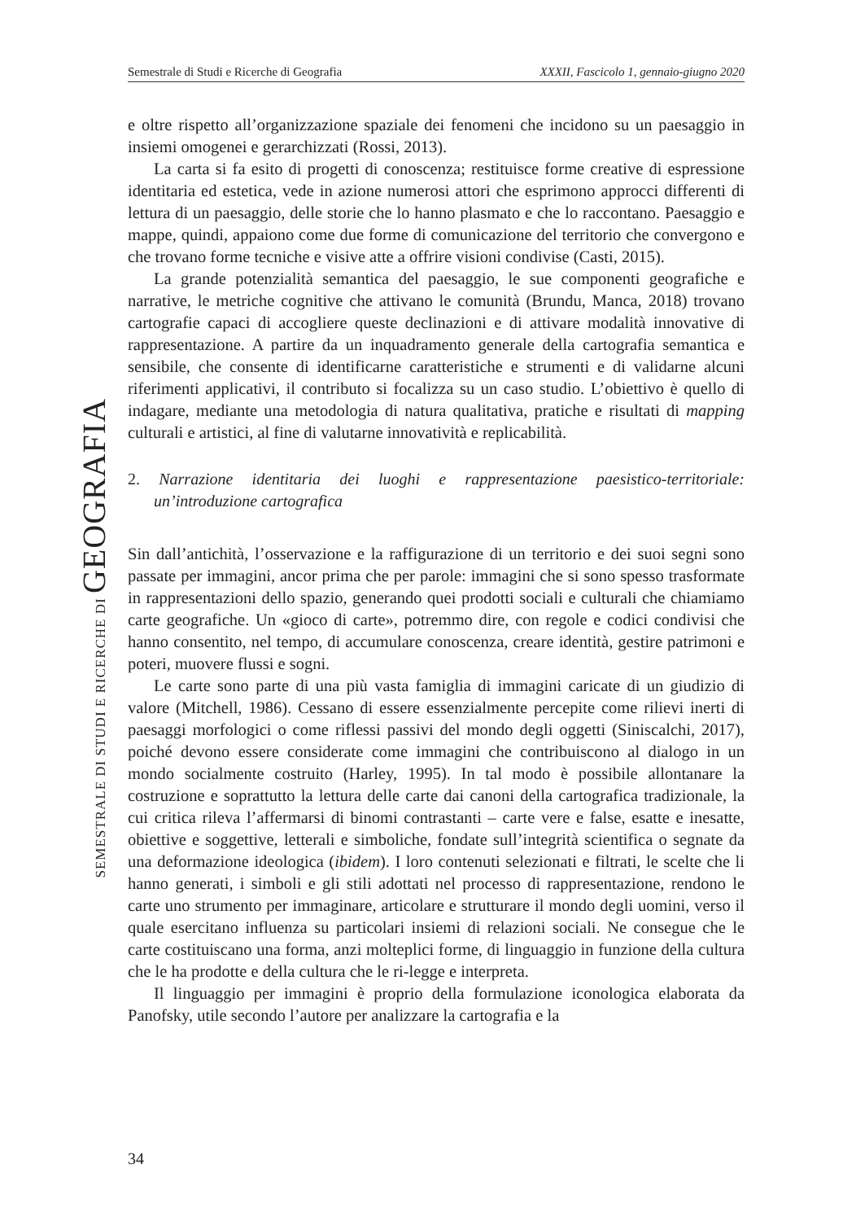Semestrale di Studi e Ricerche di Geografia XXXII, Fascicolo 1, gennaio-giugno 2020
SEMESTRALE DI STUDI E RICERCHE DI GEOGRAFIA
e oltre rispetto all’organizzazione spaziale dei fenomeni che incidono su un paesaggio in insiemi omogenei e gerarchizzati (Rossi, 2013).
La carta si fa esito di progetti di conoscenza; restituisce forme creative di espressione identitaria ed estetica, vede in azione numerosi attori che esprimono approcci differenti di lettura di un paesaggio, delle storie che lo hanno plasmato e che lo raccontano. Paesaggio e mappe, quindi, appaiono come due forme di comunicazione del territorio che convergono e che trovano forme tecniche e visive atte a offrire visioni condivise (Casti, 2015).
La grande potenzialità semantica del paesaggio, le sue componenti geografiche e narrative, le metriche cognitive che attivano le comunità (Brundu, Manca, 2018) trovano cartografie capaci di accogliere queste declinazioni e di attivare modalità innovative di rappresentazione. A partire da un inquadramento generale della cartografia semantica e sensibile, che consente di identificarne caratteristiche e strumenti e di validarne alcuni riferimenti applicativi, il contributo si focalizza su un caso studio. L’obiettivo è quello di indagare, mediante una metodologia di natura qualitativa, pratiche e risultati di mapping culturali e artistici, al fine di valutarne innovatività e replicabilità.
2. Narrazione identitaria dei luoghi e rappresentazione paesistico-territoriale: un’introduzione cartografica
Sin dall’antichità, l’osservazione e la raffigurazione di un territorio e dei suoi segni sono passate per immagini, ancor prima che per parole: immagini che si sono spesso trasformate in rappresentazioni dello spazio, generando quei prodotti sociali e culturali che chiamiamo carte geografiche. Un «gioco di carte», potremmo dire, con regole e codici condivisi che hanno consentito, nel tempo, di accumulare conoscenza, creare identità, gestire patrimoni e poteri, muovere flussi e sogni.
Le carte sono parte di una più vasta famiglia di immagini caricate di un giudizio di valore (Mitchell, 1986). Cessano di essere essenzialmente percepite come rilievi inerti di paesaggi morfologici o come riflessi passivi del mondo degli oggetti (Siniscalchi, 2017), poiché devono essere considerate come immagini che contribuiscono al dialogo in un mondo socialmente costruito (Harley, 1995). In tal modo è possibile allontanare la costruzione e soprattutto la lettura delle carte dai canoni della cartografica tradizionale, la cui critica rileva l’affermarsi di binomi contrastanti – carte vere e false, esatte e inesatte, obiettive e soggettive, letterali e simboliche, fondate sull’integrità scientifica o segnate da una deformazione ideologica (ibidem). I loro contenuti selezionati e filtrati, le scelte che li hanno generati, i simboli e gli stili adottati nel processo di rappresentazione, rendono le carte uno strumento per immaginare, articolare e strutturare il mondo degli uomini, verso il quale esercitano influenza su particolari insiemi di relazioni sociali. Ne consegue che le carte costituiscano una forma, anzi molteplici forme, di linguaggio in funzione della cultura che le ha prodotte e della cultura che le ri-legge e interpreta.
Il linguaggio per immagini è proprio della formulazione iconologica elaborata da Panofsky, utile secondo l’autore per analizzare la cartografia e la
34